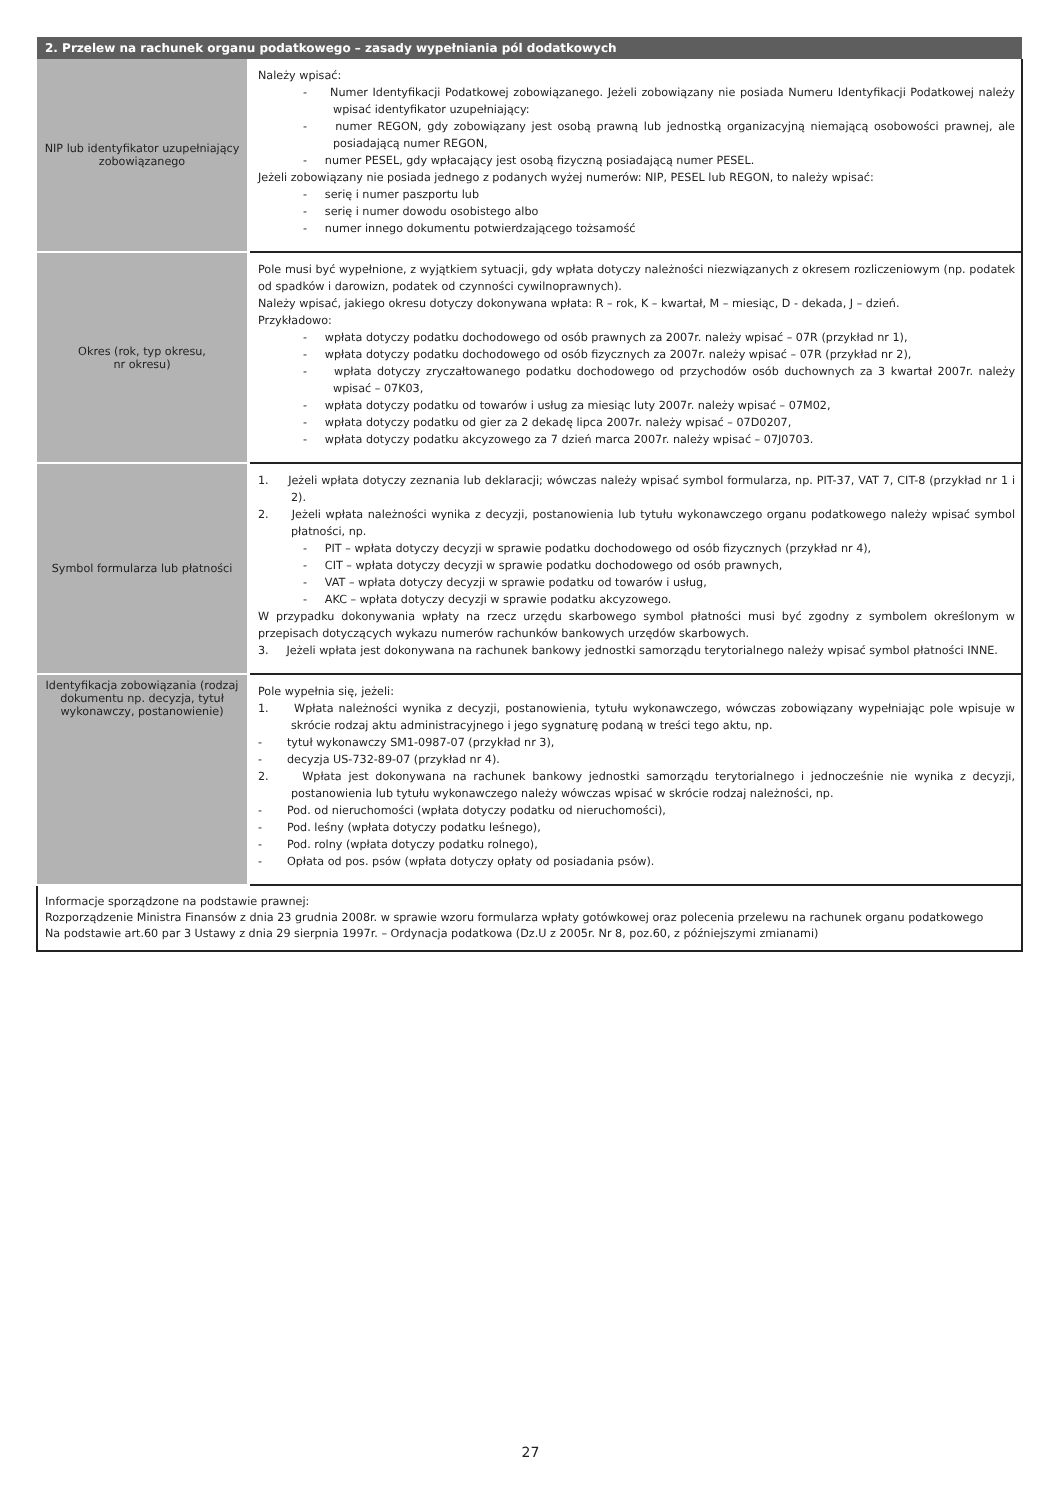| 2. Przelew na rachunek organu podatkowego – zasady wypełniania pól dodatkowych | |
| --- | --- |
| NIP lub identyfikator uzupełniający zobowiązanego | Należy wpisać: - Numer Identyfikacji Podatkowej zobowiązanego. Jeżeli zobowiązany nie posiada Numeru Identyfikacji Podatkowej należy wpisać identyfikator uzupełniający: - numer REGON, gdy zobowiązany jest osobą prawną lub jednostką organizacyjną niemającą osobowości prawnej, ale posiadającą numer REGON, - numer PESEL, gdy wpłacający jest osobą fizyczną posiadającą numer PESEL. Jeżeli zobowiązany nie posiada jednego z podanych wyżej numerów: NIP, PESEL lub REGON, to należy wpisać: - serię i numer paszportu lub - serię i numer dowodu osobistego albo - numer innego dokumentu potwierdzającego tożsamość |
| Okres (rok, typ okresu, nr okresu) | Pole musi być wypełnione, z wyjątkiem sytuacji, gdy wpłata dotyczy należności niezwiązanych z okresem rozliczeniowym (np. podatek od spadków i darowizn, podatek od czynności cywilnoprawnych). Należy wpisać, jakiego okresu dotyczy dokonywana wpłata: R – rok, K – kwartał, M – miesiąc, D - dekada, J – dzień. Przykładowo: - wpłata dotyczy podatku dochodowego od osób prawnych za 2007r. należy wpisać – 07R (przykład nr 1), - wpłata dotyczy podatku dochodowego od osób fizycznych za 2007r. należy wpisać – 07R (przykład nr 2), - wpłata dotyczy zryczałtowanego podatku dochodowego od przychodów osób duchownych za 3 kwartał 2007r. należy wpisać – 07K03, - wpłata dotyczy podatku od towarów i usług za miesiąc luty 2007r. należy wpisać – 07M02, - wpłata dotyczy podatku od gier za 2 dekadę lipca 2007r. należy wpisać – 07D0207, - wpłata dotyczy podatku akcyzowego za 7 dzień marca 2007r. należy wpisać – 07J0703. |
| Symbol formularza lub płatności | 1. Jeżeli wpłata dotyczy zeznania lub deklaracji; wówczas należy wpisać symbol formularza, np. PIT-37, VAT 7, CIT-8 (przykład nr 1 i 2). 2. Jeżeli wpłata należności wynika z decyzji, postanowienia lub tytułu wykonawczego organu podatkowego należy wpisać symbol płatności, np. - PIT – wpłata dotyczy decyzji w sprawie podatku dochodowego od osób fizycznych (przykład nr 4), - CIT – wpłata dotyczy decyzji w sprawie podatku dochodowego od osób prawnych, - VAT – wpłata dotyczy decyzji w sprawie podatku od towarów i usług, - AKC – wpłata dotyczy decyzji w sprawie podatku akcyzowego. W przypadku dokonywania wpłaty na rzecz urzędu skarbowego symbol płatności musi być zgodny z symbolem określonym w przepisach dotyczących wykazu numerów rachunków bankowych urzędów skarbowych. 3. Jeżeli wpłata jest dokonywana na rachunek bankowy jednostki samorządu terytorialnego należy wpisać symbol płatności INNE. |
| Identyfikacja zobowiązania (rodzaj dokumentu np. decyzja, tytuł wykonawczy, postanowienie) | Pole wypełnia się, jeżeli: 1. Wpłata należności wynika z decyzji, postanowienia, tytułu wykonawczego, wówczas zobowiązany wypełniając pole wpisuje w skrócie rodzaj aktu administracyjnego i jego sygnaturę podaną w treści tego aktu, np. - tytuł wykonawczy SM1-0987-07 (przykład nr 3), - decyzja US-732-89-07 (przykład nr 4). 2. Wpłata jest dokonywana na rachunek bankowy jednostki samorządu terytorialnego i jednocześnie nie wynika z decyzji, postanowienia lub tytułu wykonawczego należy wówczas wpisać w skrócie rodzaj należności, np. - Pod. od nieruchomości (wpłata dotyczy podatku od nieruchomości), - Pod. leśny (wpłata dotyczy podatku leśnego), - Pod. rolny (wpłata dotyczy podatku rolnego), - Opłata od pos. psów (wpłata dotyczy opłaty od posiadania psów). |
| Informacje sporządzone na podstawie prawnej: Rozporządzenie Ministra Finansów z dnia 23 grudnia 2008r. w sprawie wzoru formularza wpłaty gotówkowej oraz polecenia przelewu na rachunek organu podatkowego Na podstawie art.60 par 3 Ustawy z dnia 29 sierpnia 1997r. – Ordynacja podatkowa (Dz.U z 2005r. Nr 8, poz.60, z późniejszymi zmianami) | |
27